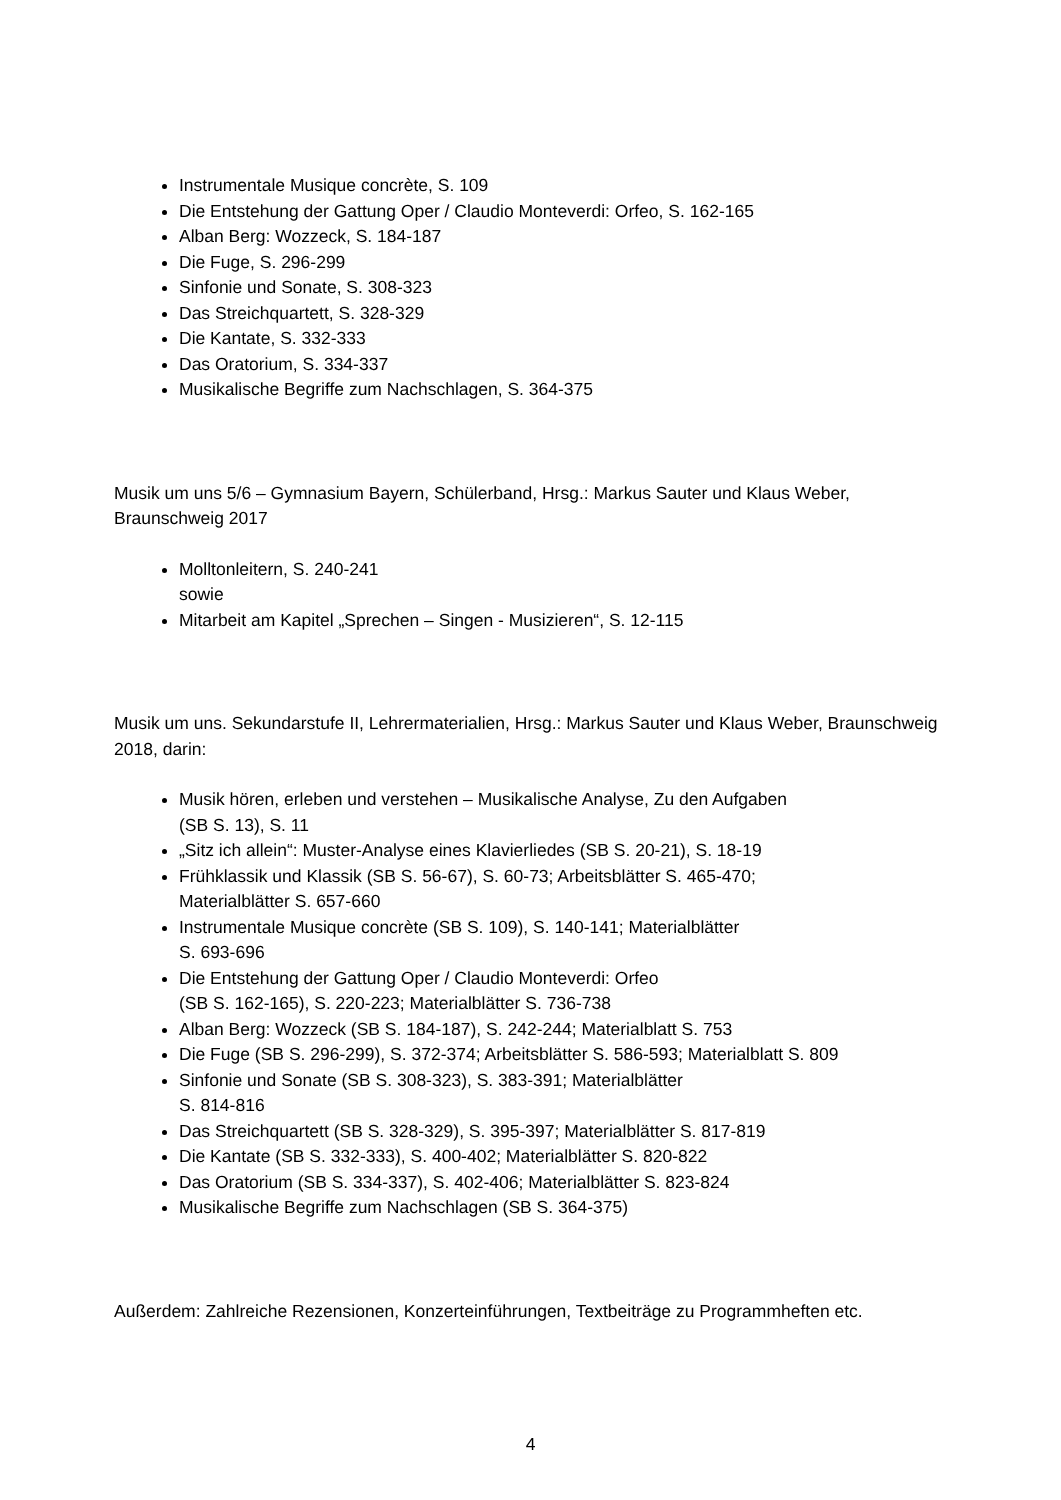Instrumentale Musique concrète, S. 109
Die Entstehung der Gattung Oper / Claudio Monteverdi: Orfeo, S. 162-165
Alban Berg: Wozzeck, S. 184-187
Die Fuge, S. 296-299
Sinfonie und Sonate, S. 308-323
Das Streichquartett, S. 328-329
Die Kantate, S. 332-333
Das Oratorium, S. 334-337
Musikalische Begriffe zum Nachschlagen, S. 364-375
Musik um uns 5/6 – Gymnasium Bayern, Schülerband, Hrsg.: Markus Sauter und Klaus Weber, Braunschweig 2017
Molltonleitern, S. 240-241
sowie
Mitarbeit am Kapitel „Sprechen – Singen - Musizieren“, S. 12-115
Musik um uns. Sekundarstufe II, Lehrermaterialien, Hrsg.: Markus Sauter und Klaus Weber, Braunschweig 2018, darin:
Musik hören, erleben und verstehen – Musikalische Analyse, Zu den Aufgaben
(SB S. 13), S. 11
„Sitz ich allein“: Muster-Analyse eines Klavierliedes (SB S. 20-21), S. 18-19
Frühklassik und Klassik (SB S. 56-67), S. 60-73; Arbeitsblätter S. 465-470;
Materialblätter S. 657-660
Instrumentale Musique concrète (SB S. 109), S. 140-141; Materialblätter
S. 693-696
Die Entstehung der Gattung Oper / Claudio Monteverdi: Orfeo
(SB S. 162-165), S. 220-223; Materialblätter S. 736-738
Alban Berg: Wozzeck (SB S. 184-187), S. 242-244; Materialblatt S. 753
Die Fuge (SB S. 296-299), S. 372-374; Arbeitsblätter S. 586-593; Materialblatt S. 809
Sinfonie und Sonate (SB S. 308-323), S. 383-391; Materialblätter
S. 814-816
Das Streichquartett (SB S. 328-329), S. 395-397; Materialblätter S. 817-819
Die Kantate (SB S. 332-333), S. 400-402; Materialblätter S. 820-822
Das Oratorium (SB S. 334-337), S. 402-406; Materialblätter S. 823-824
Musikalische Begriffe zum Nachschlagen (SB S. 364-375)
Außerdem: Zahlreiche Rezensionen, Konzerteinführungen, Textbeiträge zu Programmheften etc.
4